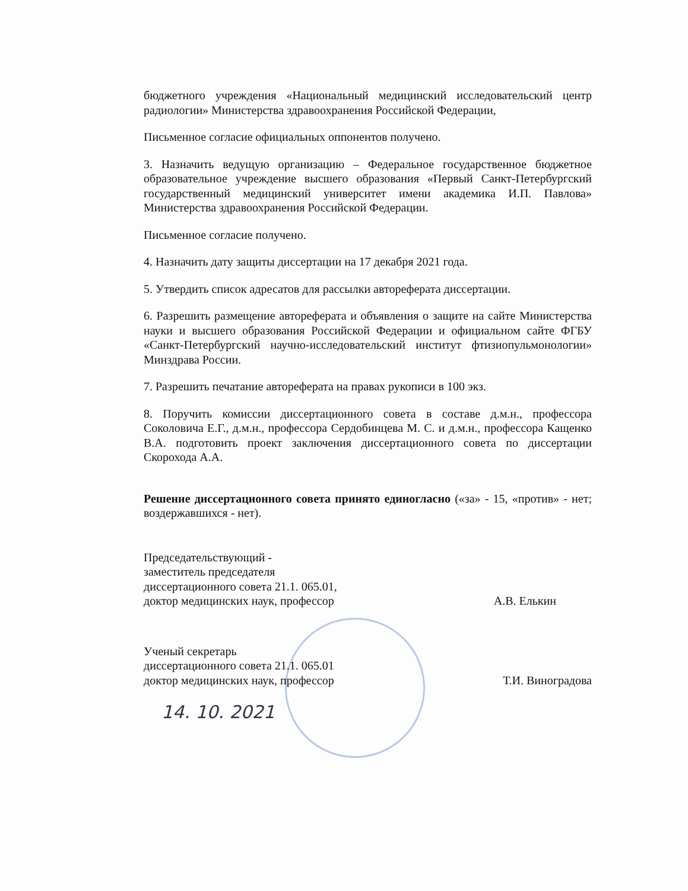бюджетного учреждения «Национальный медицинский исследовательский центр радиологии» Министерства здравоохранения Российской Федерации,
Письменное согласие официальных оппонентов получено.
3. Назначить ведущую организацию – Федеральное государственное бюджетное образовательное учреждение высшего образования «Первый Санкт-Петербургский государственный медицинский университет имени академика И.П. Павлова» Министерства здравоохранения Российской Федерации.
Письменное согласие получено.
4. Назначить дату защиты диссертации на 17 декабря 2021 года.
5. Утвердить список адресатов для рассылки автореферата диссертации.
6. Разрешить размещение автореферата и объявления о защите на сайте Министерства науки и высшего образования Российской Федерации и официальном сайте ФГБУ «Санкт-Петербургский научно-исследовательский институт фтизиопульмонологии» Минздрава России.
7. Разрешить печатание автореферата на правах рукописи в 100 экз.
8. Поручить комиссии диссертационного совета в составе д.м.н., профессора Соколовича Е.Г., д.м.н., профессора Сердобинцева М. С. и д.м.н., профессора Кащенко В.А. подготовить проект заключения диссертационного совета по диссертации Скорохода А.А.
Решение диссертационного совета принято единогласно («за» - 15, «против» - нет; воздержавшихся - нет).
Председательствующий -
заместитель председателя
диссертационного совета 21.1. 065.01,
доктор медицинских наук, профессор
А.В. Елькин
Ученый секретарь
диссертационного совета 21.1. 065.01
доктор медицинских наук, профессор
Т.И. Виноградова
14. 10. 2021